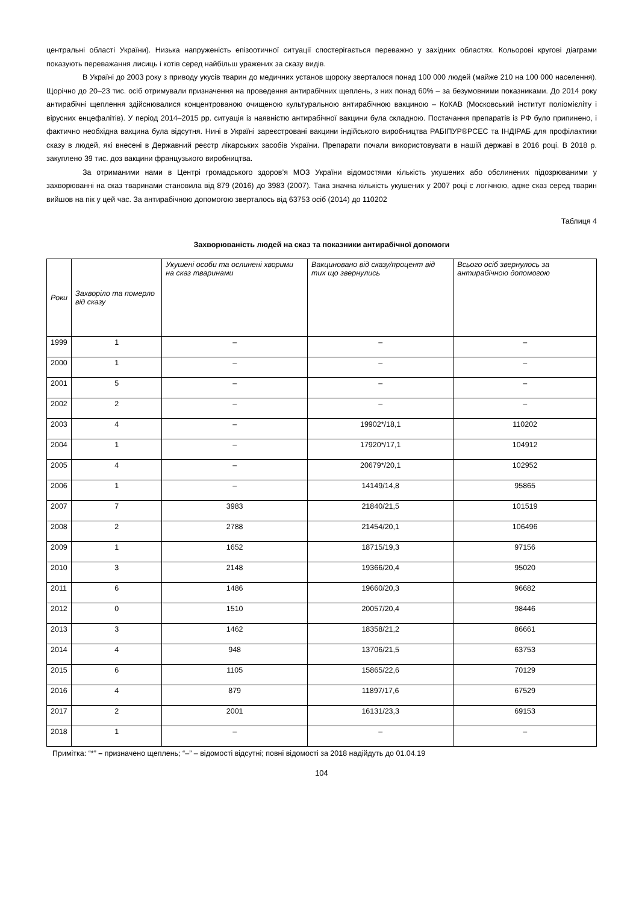центральні області України). Низька напруженість епізоотичної ситуації спостерігається переважно у західних областях. Кольорові кругові діаграми показують переважання лисиць і котів серед найбільш уражених за сказу видів.
В Україні до 2003 року з приводу укусів тварин до медичних установ щороку зверталося понад 100 000 людей (майже 210 на 100 000 населення). Щорічно до 20–23 тис. осіб отримували призначення на проведення антирабічних щеплень, з них понад 60% – за безумовними показниками. До 2014 року антирабічні щеплення здійснювалися концентрованою очищеною культуральною антирабічною вакциною – КоКАВ (Московський інститут поліомієліту і вірусних енцефалітів). У період 2014–2015 рр. ситуація із наявністю антирабічної вакцини була складною. Постачання препаратів із РФ було припинено, і фактично необхідна вакцина була відсутня. Нині в Україні зареєстровані вакцини індійського виробництва РАБІПУР®РСЕС та ІНДІРАБ для профілактики сказу в людей, які внесені в Державний реєстр лікарських засобів України. Препарати почали використовувати в нашій державі в 2016 році. В 2018 р. закуплено 39 тис. доз вакцини французького виробництва.
За отриманими нами в Центрі громадського здоров’я МОЗ України відомостями кількість укушених або обслинених підозрюваними у захворюванні на сказ тваринами становила від 879 (2016) до 3983 (2007). Така значна кількість укушених у 2007 році є логічною, адже сказ серед тварин вийшов на пік у цей час. За антирабічною допомогою зверталось від 63753 осіб (2014) до 110202
Таблиця 4
Захворюваність людей на сказ та показники антирабічної допомоги
| Роки | Захворіло та померло від сказу | Укушені особи та ослинені хворими на сказ тваринами | Вакциновано від сказу/процент від тих що звернулись | Всього осіб звернулось за антирабічною допомогою |
| --- | --- | --- | --- | --- |
| 1999 | 1 | – | – | – |
| 2000 | 1 | – | – | – |
| 2001 | 5 | – | – | – |
| 2002 | 2 | – | – | – |
| 2003 | 4 | – | 19902*/18,1 | 110202 |
| 2004 | 1 | – | 17920*/17,1 | 104912 |
| 2005 | 4 | – | 20679*/20,1 | 102952 |
| 2006 | 1 | – | 14149/14,8 | 95865 |
| 2007 | 7 | 3983 | 21840/21,5 | 101519 |
| 2008 | 2 | 2788 | 21454/20,1 | 106496 |
| 2009 | 1 | 1652 | 18715/19,3 | 97156 |
| 2010 | 3 | 2148 | 19366/20,4 | 95020 |
| 2011 | 6 | 1486 | 19660/20,3 | 96682 |
| 2012 | 0 | 1510 | 20057/20,4 | 98446 |
| 2013 | 3 | 1462 | 18358/21,2 | 86661 |
| 2014 | 4 | 948 | 13706/21,5 | 63753 |
| 2015 | 6 | 1105 | 15865/22,6 | 70129 |
| 2016 | 4 | 879 | 11897/17,6 | 67529 |
| 2017 | 2 | 2001 | 16131/23,3 | 69153 |
| 2018 | 1 | – | – | – |
Примітка: “*” – призначено щеплень; “–” – відомості відсутні; повні відомості за 2018 надійдуть до 01.04.19
104